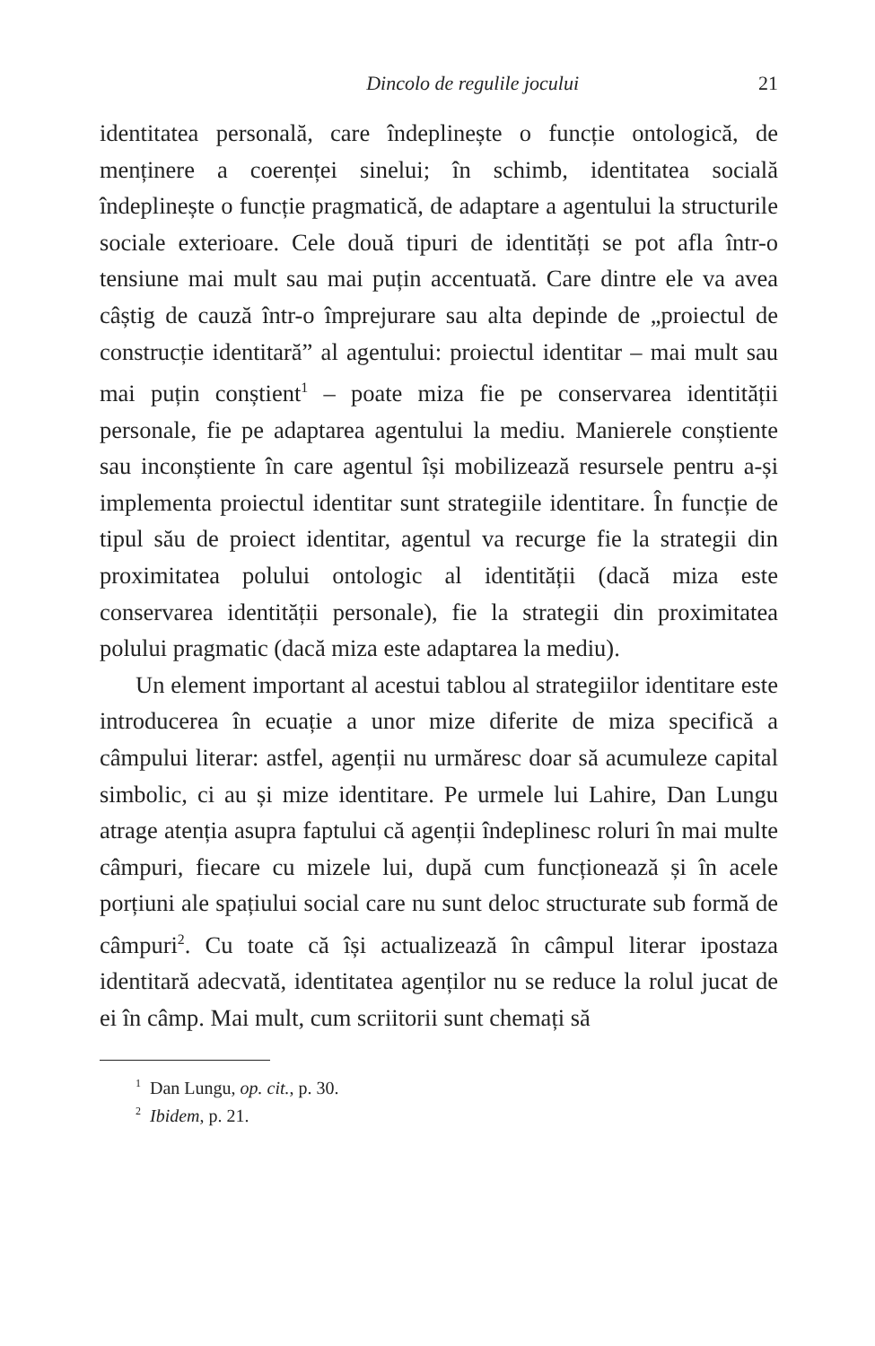Dincolo de regulile jocului 21
identitatea personală, care îndeplinește o funcție ontologică, de menținere a coerenței sinelui; în schimb, identitatea socială îndeplinește o funcție pragmatică, de adaptare a agentului la structurile sociale exterioare. Cele două tipuri de identități se pot afla într-o tensiune mai mult sau mai puțin accentuată. Care dintre ele va avea câștig de cauză într-o împrejurare sau alta depinde de „proiectul de construcție identitară” al agentului: proiectul identitar – mai mult sau mai puțin conștient<sup>1</sup> – poate miza fie pe conservarea identității personale, fie pe adaptarea agentului la mediu. Manierele conștiente sau inconștiente în care agentul își mobilizează resursele pentru a-și implementa proiectul identitar sunt strategiile identitare. În funcție de tipul său de proiect identitar, agentul va recurge fie la strategii din proximitatea polului ontologic al identității (dacă miza este conservarea identității personale), fie la strategii din proximitatea polului pragmatic (dacă miza este adaptarea la mediu).
Un element important al acestui tablou al strategiilor identitare este introducerea în ecuație a unor mize diferite de miza specifică a câmpului literar: astfel, agenții nu urmăresc doar să acumuleze capital simbolic, ci au și mize identitare. Pe urmele lui Lahire, Dan Lungu atrage atenția asupra faptului că agenții îndeplinesc roluri în mai multe câmpuri, fiecare cu mizele lui, după cum funcționează și în acele porțiuni ale spațiului social care nu sunt deloc structurate sub formă de câmpuri<sup>2</sup>. Cu toate că își actualizează în câmpul literar ipostaza identitară adecvată, identitatea agenților nu se reduce la rolul jucat de ei în câmp. Mai mult, cum scriitorii sunt chemați să
<sup>1</sup> Dan Lungu, op. cit., p. 30.
<sup>2</sup> Ibidem, p. 21.